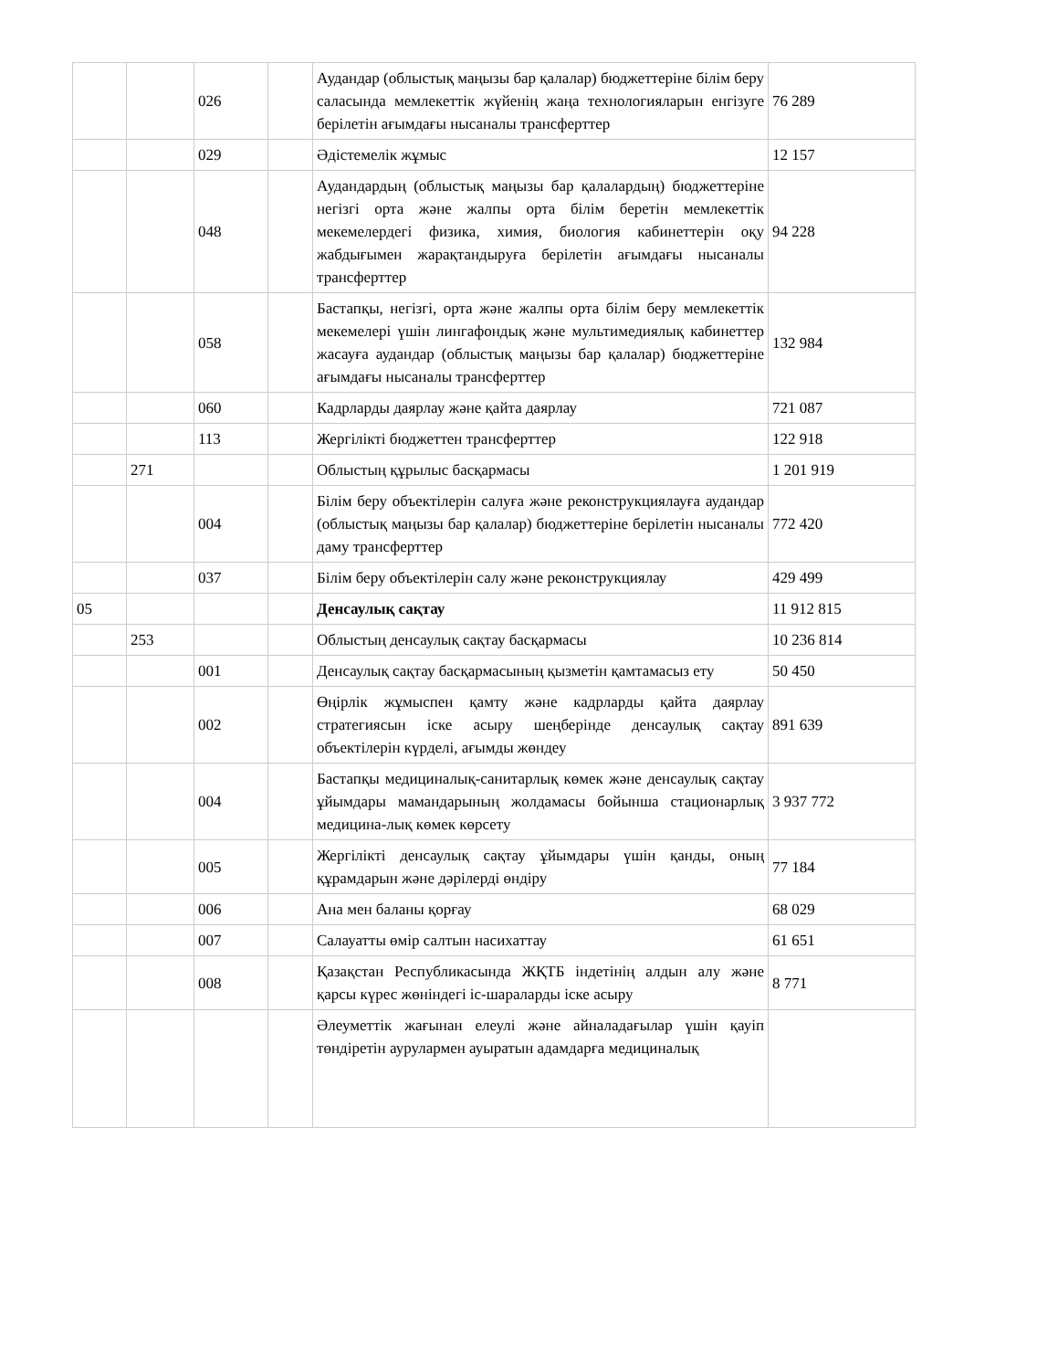| | | 026 | | Аудандар (облыстық маңызы бар қалалар) бюджеттеріне білім беру саласында мемлекеттік жүйенің жаңа технологияларын енгізуге берілетін ағымдағы нысаналы трансферттер | 76 289 |
| | | 029 | | Әдістемелік жұмыс | 12 157 |
| | | 048 | | Аудандардың (облыстық маңызы бар қалалардың) бюджеттеріне негізгі орта және жалпы орта білім беретін мемлекеттік мекемелердегі физика, химия, биология кабинеттерін оқу жабдығымен жарақтандыруға берілетін ағымдағы нысаналы трансферттер | 94 228 |
| | | 058 | | Бастапқы, негізгі, орта және жалпы орта білім беру мемлекеттік мекемелері үшін лингафондық және мультимедиялық кабинеттер жасауға аудандар (облыстық маңызы бар қалалар) бюджеттеріне ағымдағы нысаналы трансферттер | 132 984 |
| | | 060 | | Кадрларды даярлау және қайта даярлау | 721 087 |
| | | 113 | | Жергілікті бюджеттен трансферттер | 122 918 |
| | 271 | | | Облыстың құрылыс басқармасы | 1 201 919 |
| | | 004 | | Білім беру объектілерін салуға және реконструкциялауға аудандар (облыстық маңызы бар қалалар) бюджеттеріне берілетін нысаналы даму трансферттер | 772 420 |
| | | 037 | | Білім беру объектілерін салу және реконструкциялау | 429 499 |
| 05 | | | | Денсаулық сақтау | 11 912 815 |
| | 253 | | | Облыстың денсаулық сақтау басқармасы | 10 236 814 |
| | | 001 | | Денсаулық сақтау басқармасының қызметін қамтамасыз ету | 50 450 |
| | | 002 | | Өңірлік жұмыспен қамту және кадрларды қайта даярлау стратегиясын іске асыру шеңберінде денсаулық сақтау объектілерін күрделі, ағымды жөндеу | 891 639 |
| | | 004 | | Бастапқы медициналық-санитарлық көмек және денсаулық сақтау ұйымдары мамандарының жолдамасы бойынша стационарлық медицина-лық көмек көрсету | 3 937 772 |
| | | 005 | | Жергілікті денсаулық сақтау ұйымдары үшін қанды, оның құрамдарын және дәрілерді өндіру | 77 184 |
| | | 006 | | Ана мен баланы қорғау | 68 029 |
| | | 007 | | Салауатты өмір салтын насихаттау | 61 651 |
| | | 008 | | Қазақстан Республикасында ЖҚТБ індетінің алдын алу және қарсы күрес жөніндегі іс-шараларды іске асыру | 8 771 |
| | | | | Әлеуметтік жағынан елеулі және айналадағылар үшін қауіп төндіретін аурулармен ауыратын адамдарға медициналық | |